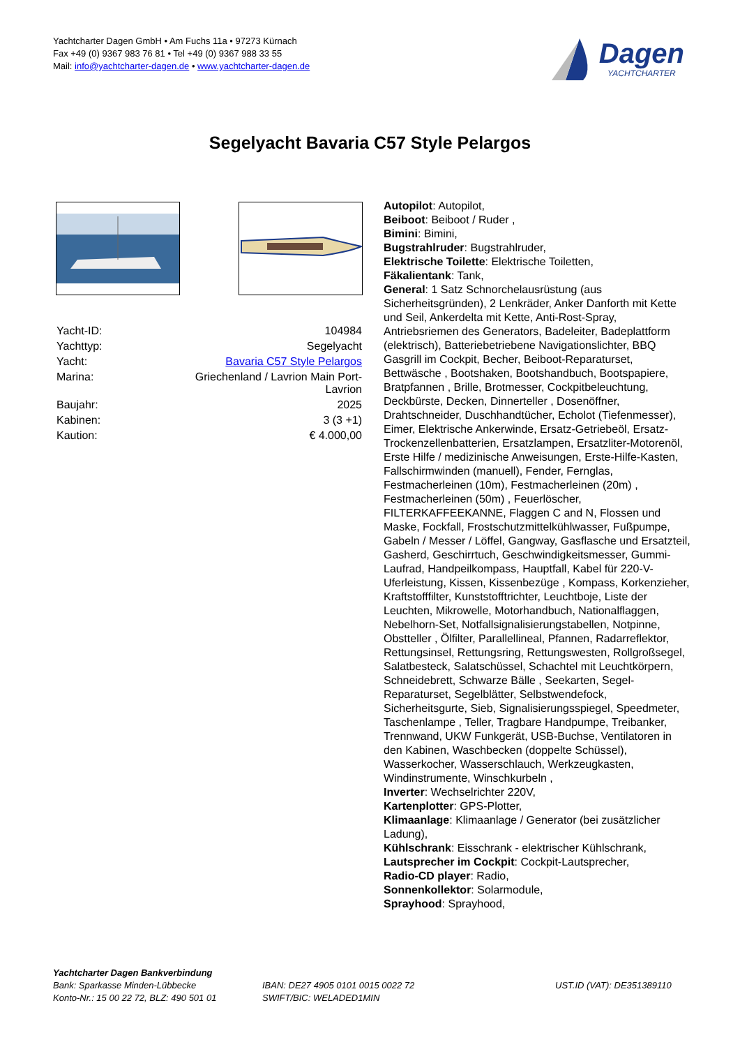Yachtcharter Dagen GmbH • Am Fuchs 11a • 97273 Kürnach
Fax +49 (0) 9367 983 76 81 • Tel +49 (0) 9367 988 33 55
Mail: info@yachtcharter-dagen.de • www.yachtcharter-dagen.de
Dagen
YACHTCHARTER
Segelyacht Bavaria C57 Style Pelargos
| Yacht-ID: | 104984 |
| Yachttyp: | Segelyacht |
| Yacht: | Bavaria C57 Style Pelargos |
| Marina: | Griechenland / Lavrion Main Port- Lavrion |
| Baujahr: | 2025 |
| Kabinen: | 3 (3 +1) |
| Kaution: | € 4.000,00 |
Autopilot: Autopilot,
Beiboot: Beiboot / Ruder ,
Bimini: Bimini,
Bugstrahlruder: Bugstrahlruder,
Elektrische Toilette: Elektrische Toiletten,
Fäkalientank: Tank,
General: 1 Satz Schnorchelausrüstung (aus Sicherheitsgründen), 2 Lenkräder, Anker Danforth mit Kette und Seil, Ankerdelta mit Kette, Anti-Rost-Spray, Antriebsriemen des Generators, Badeleiter, Badeplattform (elektrisch), Batteriebetriebene Navigationslichter, BBQ Gasgrill im Cockpit, Becher, Beiboot-Reparaturset, Bettwäsche , Bootshaken, Bootshandbuch, Bootspapiere, Bratpfannen , Brille, Brotmesser, Cockpitbeleuchtung, Deckbürste, Decken, Dinnerteller , Dosenöffner, Drahtschneider, Duschhandtücher, Echolot (Tiefenmesser), Eimer, Elektrische Ankerwinde, Ersatz-Getriebeöl, Ersatz-Trockenzellenbatterien, Ersatzlampen, Ersatzliter-Motorenöl, Erste Hilfe / medizinische Anweisungen, Erste-Hilfe-Kasten, Fallschirmwinden (manuell), Fender, Fernglas, Festmacherleinen (10m), Festmacherleinen (20m) , Festmacherleinen (50m) , Feuerlöscher, FILTERKAFFEEKANNE, Flaggen C and N, Flossen und Maske, Fockfall, Frostschutzmittelkühlwasser, Fußpumpe, Gabeln / Messer / Löffel, Gangway, Gasflasche und Ersatzteil, Gasherd, Geschirrtuch, Geschwindigkeitsmesser, Gummi-Laufrad, Handpeilkompass, Hauptfall, Kabel für 220-V-Uferleistung, Kissen, Kissenbezüge , Kompass, Korkenzieher, Kraftstofffilter, Kunststofftrichter, Leuchtboje, Liste der Leuchten, Mikrowelle, Motorhandbuch, Nationalflaggen, Nebelhorn-Set, Notfallsignalisierungstabellen, Notpinne, Obstteller , Ölfilter, Parallellineal, Pfannen, Radarreflektor, Rettungsinsel, Rettungsring, Rettungswesten, Rollgroßsegel, Salatbesteck, Salatschüssel, Schachtel mit Leuchtkörpern, Schneidebrett, Schwarze Bälle , Seekarten, Segel-Reparaturset, Segelblätter, Selbstwendefock, Sicherheitsgurte, Sieb, Signalisierungsspiegel, Speedmeter, Taschenlampe , Teller, Tragbare Handpumpe, Treibanker, Trennwand, UKW Funkgerät, USB-Buchse, Ventilatoren in den Kabinen, Waschbecken (doppelte Schüssel), Wasserkocher, Wasserschlauch, Werkzeugkasten, Windinstrumente, Winschkurbeln ,
Inverter: Wechselrichter 220V,
Kartenplotter: GPS-Plotter,
Klimaanlage: Klimaanlage / Generator (bei zusätzlicher Ladung),
Kühlschrank: Eisschrank - elektrischer Kühlschrank,
Lautsprecher im Cockpit: Cockpit-Lautsprecher,
Radio-CD player: Radio,
Sonnenkollektor: Solarmodule,
Sprayhood: Sprayhood,
Yachtcharter Dagen Bankverbindung
Bank: Sparkasse Minden-Lübbecke
Konto-Nr.: 15 00 22 72, BLZ: 490 501 01
IBAN: DE27 4905 0101 0015 0022 72
SWIFT/BIC: WELADED1MIN
UST.ID (VAT): DE351389110